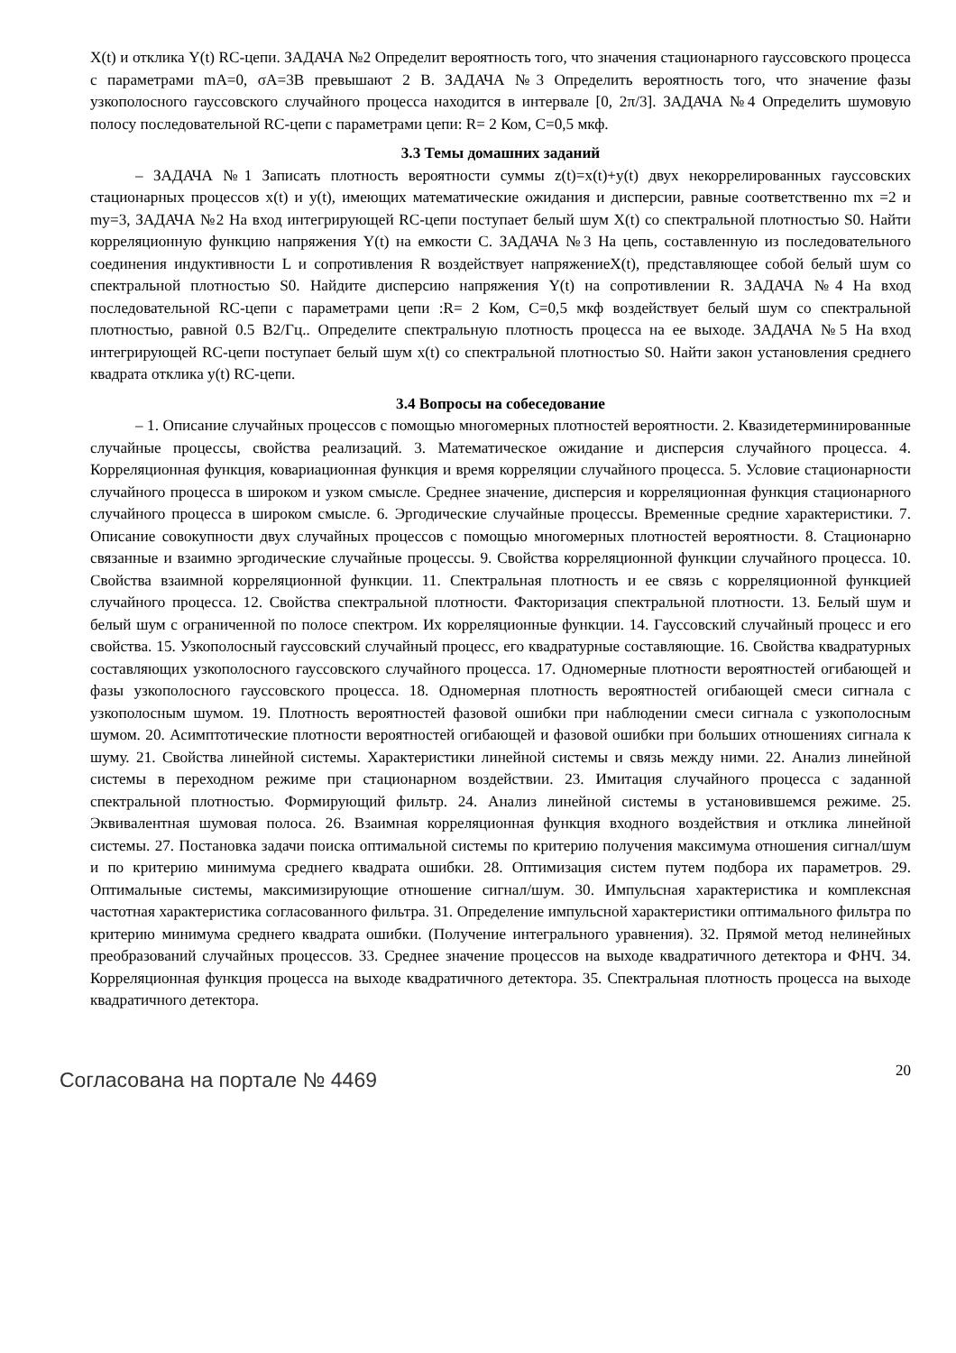X(t) и отклика Y(t) RC-цепи. ЗАДАЧА №2 Определит вероятность того, что значения стационарного гауссовского процесса с параметрами mA=0, σA=3В превышают 2 В. ЗАДАЧА №3 Определить вероятность того, что значение фазы узкополосного гауссовского случайного процесса находится в интервале [0, 2π/3]. ЗАДАЧА №4 Определить шумовую полосу последовательной RC-цепи с параметрами цепи: R= 2 Ком, С=0,5 мкф.
3.3 Темы домашних заданий
– ЗАДАЧА №1 Записать плотность вероятности суммы z(t)=x(t)+y(t) двух некоррелированных гауссовских стационарных процессов x(t) и y(t), имеющих математические ожидания и дисперсии, равные соответственно mx =2 и my=3, ЗАДАЧА №2 На вход интегрирующей RC-цепи поступает белый шум X(t) со спектральной плотностью S0. Найти корреляционную функцию напряжения Y(t) на емкости С. ЗАДАЧА №3 На цепь, составленную из последовательного соединения индуктивности L и сопротивления R воздействует напряжениеX(t), представляющее собой белый шум со спектральной плотностью S0. Найдите дисперсию напряжения Y(t) на сопротивлении R. ЗАДАЧА №4 На вход последовательной RC-цепи с параметрами цепи :R= 2 Ком, С=0,5 мкф воздействует белый шум со спектральной плотностью, равной 0.5 В2/Гц.. Определите спектральную плотность процесса на ее выходе. ЗАДАЧА №5 На вход интегрирующей RC-цепи поступает белый шум x(t) со спектральной плотностью S0. Найти закон установления среднего квадрата отклика y(t) RC-цепи.
3.4 Вопросы на собеседование
– 1. Описание случайных процессов с помощью многомерных плотностей вероятности. 2. Квазидетерминированные случайные процессы, свойства реализаций. 3. Математическое ожидание и дисперсия случайного процесса. 4. Корреляционная функция, ковариационная функция и время корреляции случайного процесса. 5. Условие стационарности случайного процесса в широком и узком смысле. Среднее значение, дисперсия и корреляционная функция стационарного случайного процесса в широком смысле. 6. Эргодические случайные процессы. Временные средние характеристики. 7. Описание совокупности двух случайных процессов с помощью многомерных плотностей вероятности. 8. Стационарно связанные и взаимно эргодические случайные процессы. 9. Свойства корреляционной функции случайного процесса. 10. Свойства взаимной корреляционной функции. 11. Спектральная плотность и ее связь с корреляционной функцией случайного процесса. 12. Свойства спектральной плотности. Факторизация спектральной плотности. 13. Белый шум и белый шум с ограниченной по полосе спектром. Их корреляционные функции. 14. Гауссовский случайный процесс и его свойства. 15. Узкополосный гауссовский случайный процесс, его квадратурные составляющие. 16. Свойства квадратурных составляющих узкополосного гауссовского случайного процесса. 17. Одномерные плотности вероятностей огибающей и фазы узкополосного гауссовского процесса. 18. Одномерная плотность вероятностей огибающей смеси сигнала с узкополосным шумом. 19. Плотность вероятностей фазовой ошибки при наблюдении смеси сигнала с узкополосным шумом. 20. Асимптотические плотности вероятностей огибающей и фазовой ошибки при больших отношениях сигнала к шуму. 21. Свойства линейной системы. Характеристики линейной системы и связь между ними. 22. Анализ линейной системы в переходном режиме при стационарном воздействии. 23. Имитация случайного процесса с заданной спектральной плотностью. Формирующий фильтр. 24. Анализ линейной системы в установившемся режиме. 25. Эквивалентная шумовая полоса. 26. Взаимная корреляционная функция входного воздействия и отклика линейной системы. 27. Постановка задачи поиска оптимальной системы по критерию получения максимума отношения сигнал/шум и по критерию минимума среднего квадрата ошибки. 28. Оптимизация систем путем подбора их параметров. 29. Оптимальные системы, максимизирующие отношение сигнал/шум. 30. Импульсная характеристика и комплексная частотная характеристика согласованного фильтра. 31. Определение импульсной характеристики оптимального фильтра по критерию минимума среднего квадрата ошибки. (Получение интегрального уравнения). 32. Прямой метод нелинейных преобразований случайных процессов. 33. Среднее значение процессов на выходе квадратичного детектора и ФНЧ. 34. Корреляционная функция процесса на выходе квадратичного детектора. 35. Спектральная плотность процесса на выходе квадратичного детектора.
Согласована на портале № 4469 20